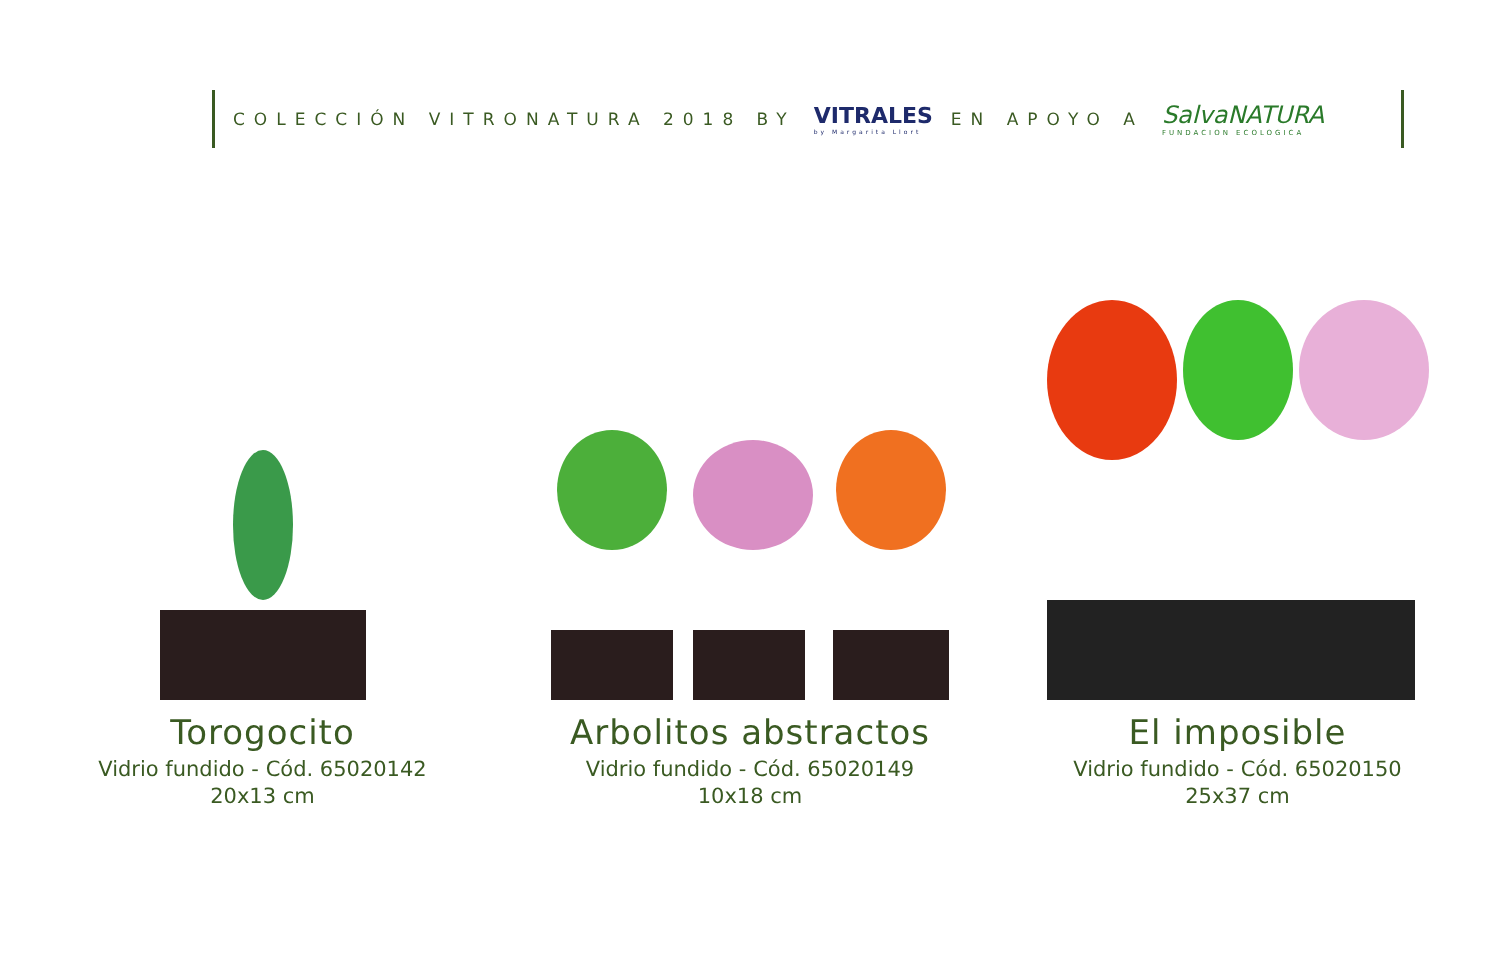COLECCIÓN VITRONATURA 2018 BY VITRALES
by Margarita Llort EN APOYO A SalvaNATURA
FUNDACION ECOLOGICA
Torogocito
Vidrio fundido - Cód. 65020142
20x13 cm
Arbolitos abstractos
Vidrio fundido - Cód. 65020149
10x18 cm
El imposible
Vidrio fundido - Cód. 65020150
25x37 cm